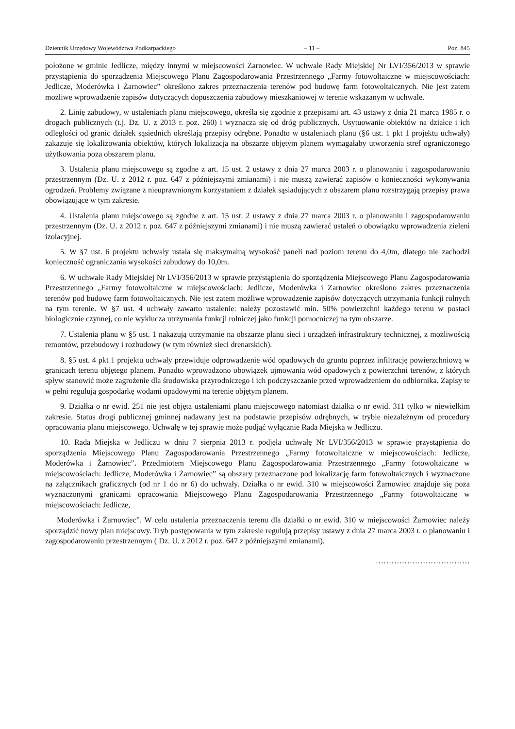Dziennik Urzędowy Województwa Podkarpackiego – 11 – Poz. 845
położone w gminie Jedlicze, między innymi w miejscowości Żarnowiec. W uchwale Rady Miejskiej Nr LVI/356/2013 w sprawie przystąpienia do sporządzenia Miejscowego Planu Zagospodarowania Przestrzennego „Farmy fotowoltaiczne w miejscowościach: Jedlicze, Moderówka i Żarnowiec” określono zakres przeznaczenia terenów pod budowę farm fotowoltaicznych. Nie jest zatem możliwe wprowadzenie zapisów dotyczących dopuszczenia zabudowy mieszkaniowej w terenie wskazanym w uchwale.
2. Linię zabudowy, w ustaleniach planu miejscowego, określa się zgodnie z przepisami art. 43 ustawy z dnia 21 marca 1985 r. o drogach publicznych (t.j. Dz. U. z 2013 r. poz. 260) i wyznacza się od dróg publicznych. Usytuowanie obiektów na działce i ich odległości od granic działek sąsiednich określają przepisy odrębne. Ponadto w ustaleniach planu (§6 ust. 1 pkt 1 projektu uchwały) zakazuje się lokalizowania obiektów, których lokalizacja na obszarze objętym planem wymagałaby utworzenia stref ograniczonego użytkowania poza obszarem planu.
3. Ustalenia planu miejscowego są zgodne z art. 15 ust. 2 ustawy z dnia 27 marca 2003 r. o planowaniu i zagospodarowaniu przestrzennym (Dz. U. z 2012 r. poz. 647 z późniejszymi zmianami) i nie muszą zawierać zapisów o konieczności wykonywania ogrodzeń. Problemy związane z nieuprawnionym korzystaniem z działek sąsiadujących z obszarem planu rozstrzygają przepisy prawa obowiązujące w tym zakresie.
4. Ustalenia planu miejscowego są zgodne z art. 15 ust. 2 ustawy z dnia 27 marca 2003 r. o planowaniu i zagospodarowaniu przestrzennym (Dz. U. z 2012 r. poz. 647 z późniejszymi zmianami) i nie muszą zawierać ustaleń o obowiązku wprowadzenia zieleni izolacyjnej.
5. W §7 ust. 6 projektu uchwały ustala się maksymalną wysokość paneli nad poziom terenu do 4,0m, dlatego nie zachodzi konieczność ograniczania wysokości zabudowy do 10,0m.
6. W uchwale Rady Miejskiej Nr LVI/356/2013 w sprawie przystąpienia do sporządzenia Miejscowego Planu Zagospodarowania Przestrzennego „Farmy fotowoltaiczne w miejscowościach: Jedlicze, Moderówka i Żarnowiec określono zakres przeznaczenia terenów pod budowę farm fotowoltaicznych. Nie jest zatem możliwe wprowadzenie zapisów dotyczących utrzymania funkcji rolnych na tym terenie. W §7 ust. 4 uchwały zawarto ustalenie: należy pozostawić min. 50% powierzchni każdego terenu w postaci biologicznie czynnej, co nie wyklucza utrzymania funkcji rolniczej jako funkcji pomocniczej na tym obszarze.
7. Ustalenia planu w §5 ust. 1 nakazują utrzymanie na obszarze planu sieci i urządzeń infrastruktury technicznej, z możliwością remontów, przebudowy i rozbudowy (w tym również sieci drenarskich).
8. §5 ust. 4 pkt 1 projektu uchwały przewiduje odprowadzenie wód opadowych do gruntu poprzez infiltrację powierzchniową w granicach terenu objętego planem. Ponadto wprowadzono obowiązek ujmowania wód opadowych z powierzchni terenów, z których spływ stanowić może zagrożenie dla środowiska przyrodniczego i ich podczyszczanie przed wprowadzeniem do odbiornika. Zapisy te w pełni regulują gospodarkę wodami opadowymi na terenie objętym planem.
9. Działka o nr ewid. 251 nie jest objęta ustaleniami planu miejscowego natomiast działka o nr ewid. 311 tylko w niewielkim zakresie. Status drogi publicznej gminnej nadawany jest na podstawie przepisów odrębnych, w trybie niezależnym od procedury opracowania planu miejscowego. Uchwałę w tej sprawie może podjąć wyłącznie Rada Miejska w Jedliczu.
10. Rada Miejska w Jedliczu w dniu 7 sierpnia 2013 r. podjęła uchwałę Nr LVI/356/2013 w sprawie przystąpienia do sporządzenia Miejscowego Planu Zagospodarowania Przestrzennego „Farmy fotowoltaiczne w miejscowościach: Jedlicze, Moderówka i Żarnowiec”. Przedmiotem Miejscowego Planu Zagospodarowania Przestrzennego „Farmy fotowoltaiczne w miejscowościach: Jedlicze, Moderówka i Żarnowiec” są obszary przeznaczone pod lokalizację farm fotowoltaicznych i wyznaczone na załącznikach graficznych (od nr 1 do nr 6) do uchwały. Działka o nr ewid. 310 w miejscowości Żarnowiec znajduje się poza wyznaczonymi granicami opracowania Miejscowego Planu Zagospodarowania Przestrzennego „Farmy fotowoltaiczne w miejscowościach: Jedlicze,
Moderówka i Żarnowiec”. W celu ustalenia przeznaczenia terenu dla działki o nr ewid. 310 w miejscowości Żarnowiec należy sporządzić nowy plan miejscowy. Tryb postępowania w tym zakresie regulują przepisy ustawy z dnia 27 marca 2003 r. o planowaniu i zagospodarowaniu przestrzennym ( Dz. U. z 2012 r. poz. 647 z późniejszymi zmianami).
………………………………